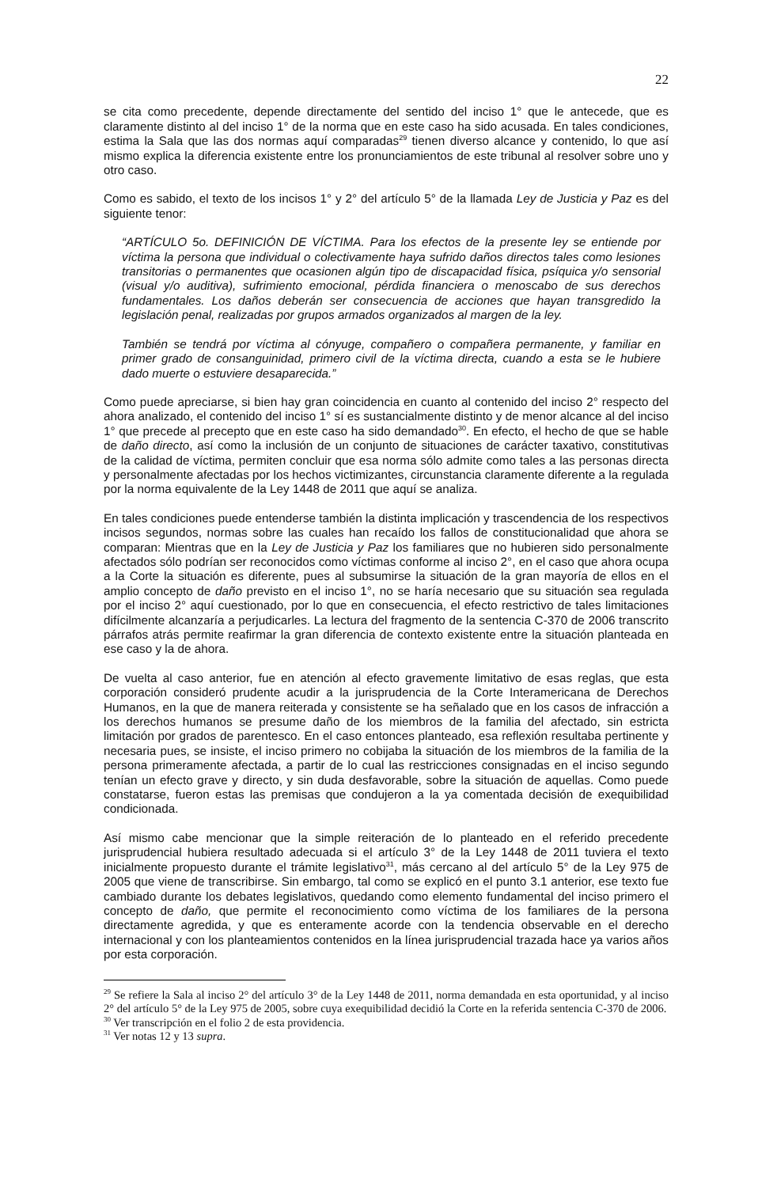22
se cita como precedente, depende directamente del sentido del inciso 1° que le antecede, que es claramente distinto al del inciso 1° de la norma que en este caso ha sido acusada. En tales condiciones, estima la Sala que las dos normas aquí comparadas<sup>29</sup> tienen diverso alcance y contenido, lo que así mismo explica la diferencia existente entre los pronunciamientos de este tribunal al resolver sobre uno y otro caso.
Como es sabido, el texto de los incisos 1° y 2° del artículo 5° de la llamada Ley de Justicia y Paz es del siguiente tenor:
“ARTÍCULO 5o. DEFINICIÓN DE VÍCTIMA. Para los efectos de la presente ley se entiende por víctima la persona que individual o colectivamente haya sufrido daños directos tales como lesiones transitorias o permanentes que ocasionen algún tipo de discapacidad física, psíquica y/o sensorial (visual y/o auditiva), sufrimiento emocional, pérdida financiera o menoscabo de sus derechos fundamentales. Los daños deberán ser consecuencia de acciones que hayan transgredido la legislación penal, realizadas por grupos armados organizados al margen de la ley.
También se tendrá por víctima al cónyuge, compañero o compañera permanente, y familiar en primer grado de consanguinidad, primero civil de la víctima directa, cuando a esta se le hubiere dado muerte o estuviere desaparecida.”
Como puede apreciarse, si bien hay gran coincidencia en cuanto al contenido del inciso 2° respecto del ahora analizado, el contenido del inciso 1° sí es sustancialmente distinto y de menor alcance al del inciso 1° que precede al precepto que en este caso ha sido demandado<sup>30</sup>. En efecto, el hecho de que se hable de daño directo, así como la inclusión de un conjunto de situaciones de carácter taxativo, constitutivas de la calidad de víctima, permiten concluir que esa norma sólo admite como tales a las personas directa y personalmente afectadas por los hechos victimizantes, circunstancia claramente diferente a la regulada por la norma equivalente de la Ley 1448 de 2011 que aquí se analiza.
En tales condiciones puede entenderse también la distinta implicación y trascendencia de los respectivos incisos segundos, normas sobre las cuales han recaído los fallos de constitucionalidad que ahora se comparan: Mientras que en la Ley de Justicia y Paz los familiares que no hubieren sido personalmente afectados sólo podrían ser reconocidos como víctimas conforme al inciso 2°, en el caso que ahora ocupa a la Corte la situación es diferente, pues al subsumirse la situación de la gran mayoría de ellos en el amplio concepto de daño previsto en el inciso 1°, no se haría necesario que su situación sea regulada por el inciso 2° aquí cuestionado, por lo que en consecuencia, el efecto restrictivo de tales limitaciones difícilmente alcanzaría a perjudicarles. La lectura del fragmento de la sentencia C-370 de 2006 transcrito párrafos atrás permite reafirmar la gran diferencia de contexto existente entre la situación planteada en ese caso y la de ahora.
De vuelta al caso anterior, fue en atención al efecto gravemente limitativo de esas reglas, que esta corporación consideró prudente acudir a la jurisprudencia de la Corte Interamericana de Derechos Humanos, en la que de manera reiterada y consistente se ha señalado que en los casos de infracción a los derechos humanos se presume daño de los miembros de la familia del afectado, sin estricta limitación por grados de parentesco. En el caso entonces planteado, esa reflexión resultaba pertinente y necesaria pues, se insiste, el inciso primero no cobijaba la situación de los miembros de la familia de la persona primeramente afectada, a partir de lo cual las restricciones consignadas en el inciso segundo tenían un efecto grave y directo, y sin duda desfavorable, sobre la situación de aquellas. Como puede constatarse, fueron estas las premisas que condujeron a la ya comentada decisión de exequibilidad condicionada.
Así mismo cabe mencionar que la simple reiteración de lo planteado en el referido precedente jurisprudencial hubiera resultado adecuada si el artículo 3° de la Ley 1448 de 2011 tuviera el texto inicialmente propuesto durante el trámite legislativo<sup>31</sup>, más cercano al del artículo 5° de la Ley 975 de 2005 que viene de transcribirse. Sin embargo, tal como se explicó en el punto 3.1 anterior, ese texto fue cambiado durante los debates legislativos, quedando como elemento fundamental del inciso primero el concepto de daño, que permite el reconocimiento como víctima de los familiares de la persona directamente agredida, y que es enteramente acorde con la tendencia observable en el derecho internacional y con los planteamientos contenidos en la línea jurisprudencial trazada hace ya varios años por esta corporación.
<sup>29</sup> Se refiere la Sala al inciso 2° del artículo 3° de la Ley 1448 de 2011, norma demandada en esta oportunidad, y al inciso 2° del artículo 5° de la Ley 975 de 2005, sobre cuya exequibilidad decidió la Corte en la referida sentencia C-370 de 2006.
<sup>30</sup> Ver transcripción en el folio 2 de esta providencia.
<sup>31</sup> Ver notas 12 y 13 supra.